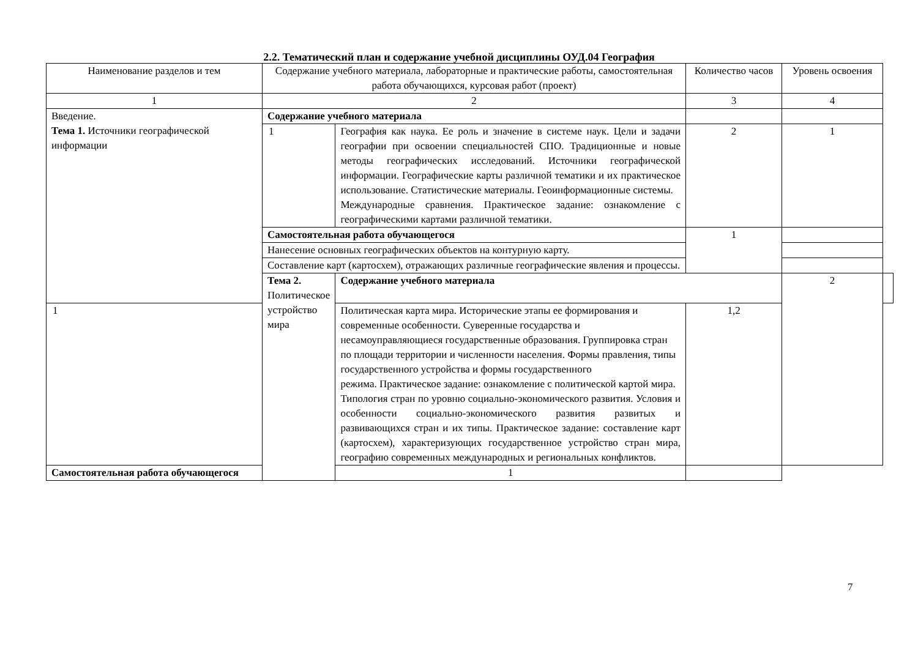2.2. Тематический план и содержание учебной дисциплины ОУД.04 География
| Наименование разделов и тем | Содержание учебного материала, лабораторные и практические работы, самостоятельная работа обучающихся, курсовая работ (проект) | | Количество часов | Уровень освоения | |
| --- | --- | --- | --- | --- | --- |
| 1 | 2 | | 3 | 4 | |
| Введение. Тема 1. Источники географической информации | Содержание учебного материала | | | | |
| | 1 | География как наука. Ее роль и значение в системе наук. Цели и задачи географии при освоении специальностей СПО. Традиционные и новые методы географических исследований. Источники географической информации. Географические карты различной тематики и их практическое использование. Статистические материалы. Геоинформационные системы. Международные сравнения. Практическое задание: ознакомление с географическими картами различной тематики. | 2 | 1 | |
| | Самостоятельная работа обучающегося | | 1 | | |
| | Нанесение основных географических объектов на контурную карту. | | | | |
| | Составление карт (картосхем), отражающих различные географические явления и процессы. | | | | |
| | Тема 2. Политическое устройство мира | Содержание учебного материала | | 2 | |
| 1 | | Политическая карта мира. Исторические этапы ее формирования и современные особенности. Суверенные государства и несамоуправляющиеся государственные образования. Группировка стран по площади территории и численности населения. Формы правления, типы государственного устройства и формы государственного режима. Практическое задание: ознакомление с политической картой мира. Типология стран по уровню социально-экономического развития. Условия и особенности социально-экономического развития развитых и развивающихся стран и их типы. Практическое задание: составление карт (картосхем), характеризующих государственное устройство стран мира, географию современных международных и региональных конфликтов. | 1,2 | | |
| Самостоятельная работа обучающегося | | 1 | | | |
7